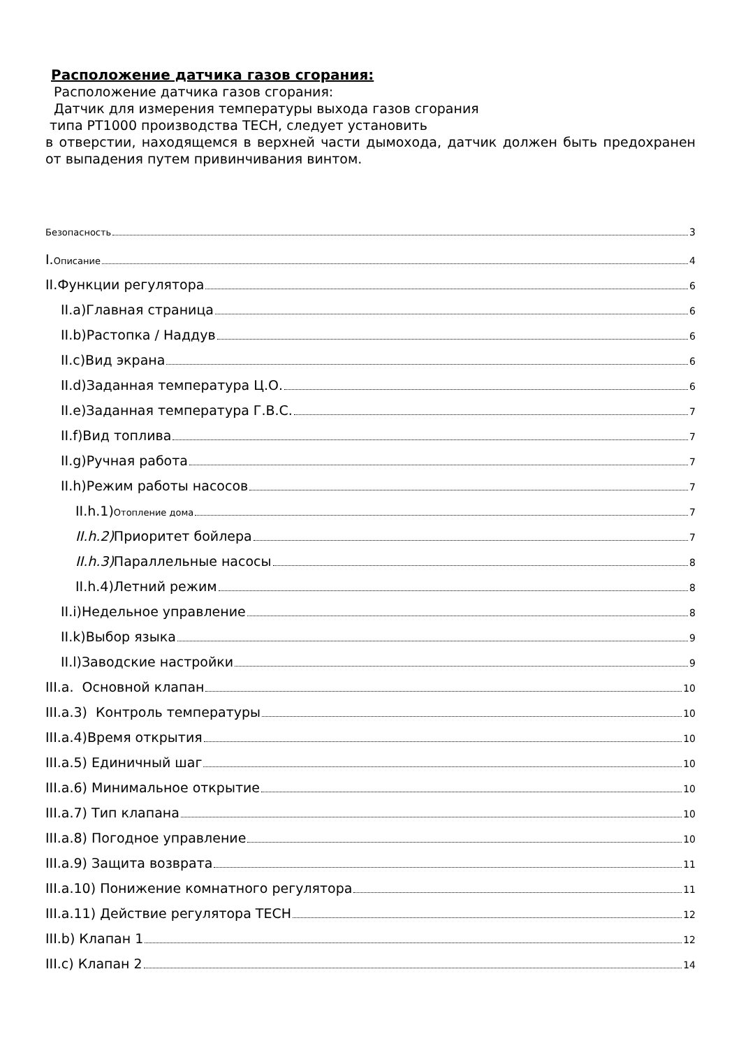Расположение датчика газов сгорания:
Расположение датчика газов сгорания:
Датчик для измерения температуры выхода газов сгорания
типа PT1000 производства TECH, следует установить
в отверстии, находящемся в верхней части дымохода, датчик должен быть предохранен от выпадения путем привинчивания винтом.
Безопасность 3
I.Описание 4
II.Функции регулятора 6
II.a)Главная страница 6
II.b)Растопка / Наддув 6
II.c)Вид экрана 6
II.d)Заданная температура Ц.О. 6
II.e)Заданная температура Г.В.С. 7
II.f)Вид топлива 7
II.g)Ручная работа 7
II.h)Режим работы насосов 7
II.h.1)Отопление дома 7
II.h.2) Приоритет бойлера 7
II.h.3) Параллельные насосы 8
II.h.4)Летний режим 8
II.i)Недельное управление 8
II.k)Выбор языка 9
II.l)Заводские настройки 9
III.a. Основной клапан 10
III.a.3) Контроль температуры 10
III.a.4)Время открытия 10
III.a.5) Единичный шаг 10
III.a.6) Минимальное открытие 10
III.a.7) Тип клапана 10
III.a.8) Погодное управление 10
III.a.9) Защита возврата 11
III.a.10) Понижение комнатного регулятора 11
III.a.11) Действие регулятора TECH 12
III.b) Клапан 1 12
III.c) Клапан 2 14